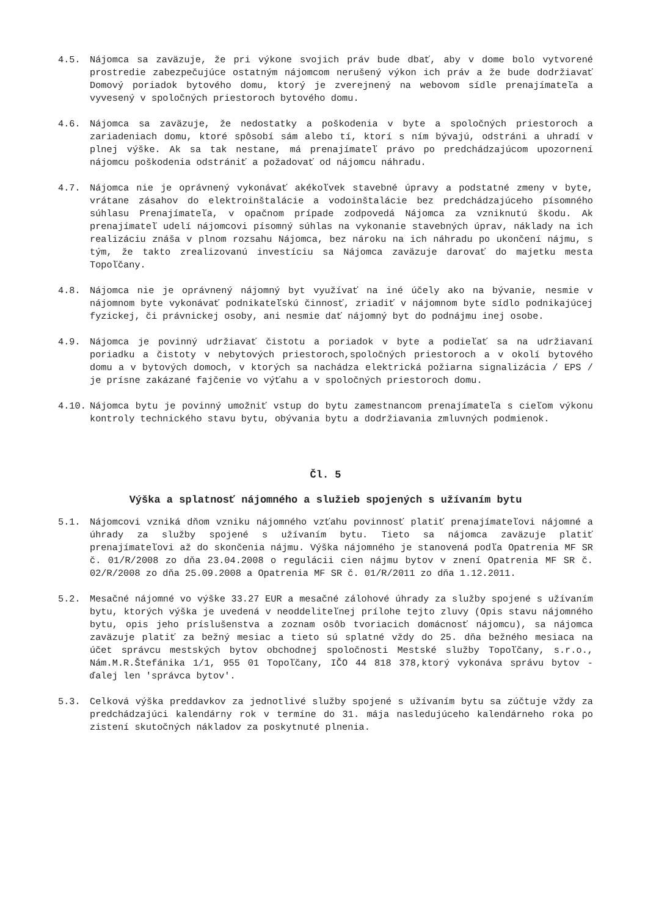4.5. Nájomca sa zaväzuje, že pri výkone svojich práv bude dbať, aby v dome bolo vytvorené prostredie zabezpečujúce ostatným nájomcom nerušený výkon ich práv a že bude dodržiavať Domový poriadok bytového domu, ktorý je zverejnený na webovom sídle prenajímateľa a vyvesený v spoločných priestoroch bytového domu.
4.6. Nájomca sa zaväzuje, že nedostatky a poškodenia v byte a spoločných priestoroch a zariadeniach domu, ktoré spôsobí sám alebo tí, ktorí s ním bývajú, odstráni a uhradí v plnej výške. Ak sa tak nestane, má prenajímateľ právo po predchádzajúcom upozornení nájomcu poškodenia odstrániť a požadovať od nájomcu náhradu.
4.7. Nájomca nie je oprávnený vykonávať akékoľvek stavebné úpravy a podstatné zmeny v byte, vrátane zásahov do elektroinštalácie a vodoinštalácie bez predchádzajúceho písomného súhlasu Prenajímateľa, v opačnom prípade zodpovedá Nájomca za vzniknutú škodu. Ak prenajímateľ udelí nájomcovi písomný súhlas na vykonanie stavebných úprav, náklady na ich realizáciu znáša v plnom rozsahu Nájomca, bez nároku na ich náhradu po ukončení nájmu, s tým, že takto zrealizovanú investíciu sa Nájomca zaväzuje darovať do majetku mesta Topoľčany.
4.8. Nájomca nie je oprávnený nájomný byt využívať na iné účely ako na bývanie, nesmie v nájomnom byte vykonávať podnikateľskú činnosť, zriadiť v nájomnom byte sídlo podnikajúcej fyzickej, či právnickej osoby, ani nesmie dať nájomný byt do podnájmu inej osobe.
4.9. Nájomca je povinný udržiavať čistotu a poriadok v byte a podieľať sa na udržiavaní poriadku a čistoty v nebytových priestoroch,spoločných priestoroch a v okolí bytového domu a v bytových domoch, v ktorých sa nachádza elektrická požiarna signalizácia / EPS / je prísne zakázané fajčenie vo výťahu a v spoločných priestoroch domu.
4.10. Nájomca bytu je povinný umožniť vstup do bytu zamestnancom prenajímateľa s cieľom výkonu kontroly technického stavu bytu, obývania bytu a dodržiavania zmluvných podmienok.
Čl. 5
Výška a splatnosť nájomného a služieb spojených s užívaním bytu
5.1. Nájomcovi vzniká dňom vzniku nájomného vzťahu povinnosť platiť prenajímateľovi nájomné a úhrady za služby spojené s užívaním bytu. Tieto sa nájomca zaväzuje platiť prenajímateľovi až do skončenia nájmu. Výška nájomného je stanovená podľa Opatrenia MF SR č. 01/R/2008 zo dňa 23.04.2008 o regulácii cien nájmu bytov v znení Opatrenia MF SR č. 02/R/2008 zo dňa 25.09.2008 a Opatrenia MF SR č. 01/R/2011 zo dňa 1.12.2011.
5.2. Mesačné nájomné vo výške 33.27 EUR a mesačné zálohové úhrady za služby spojené s užívaním bytu, ktorých výška je uvedená v neoddeliteľnej prílohe tejto zluvy (Opis stavu nájomného bytu, opis jeho príslušenstva a zoznam osôb tvoriacich domácnosť nájomcu), sa nájomca zaväzuje platiť za bežný mesiac a tieto sú splatné vždy do 25. dňa bežného mesiaca na účet správcu mestských bytov obchodnej spoločnosti Mestské služby Topoľčany, s.r.o., Nám.M.R.Štefánika 1/1, 955 01 Topoľčany, IČO 44 818 378,ktorý vykonáva správu bytov - ďalej len 'správca bytov'.
5.3. Celková výška preddavkov za jednotlivé služby spojené s užívaním bytu sa zúčtuje vždy za predchádzajúci kalendárny rok v termíne do 31. mája nasledujúceho kalendárneho roka po zistení skutočných nákladov za poskytnuté plnenia.